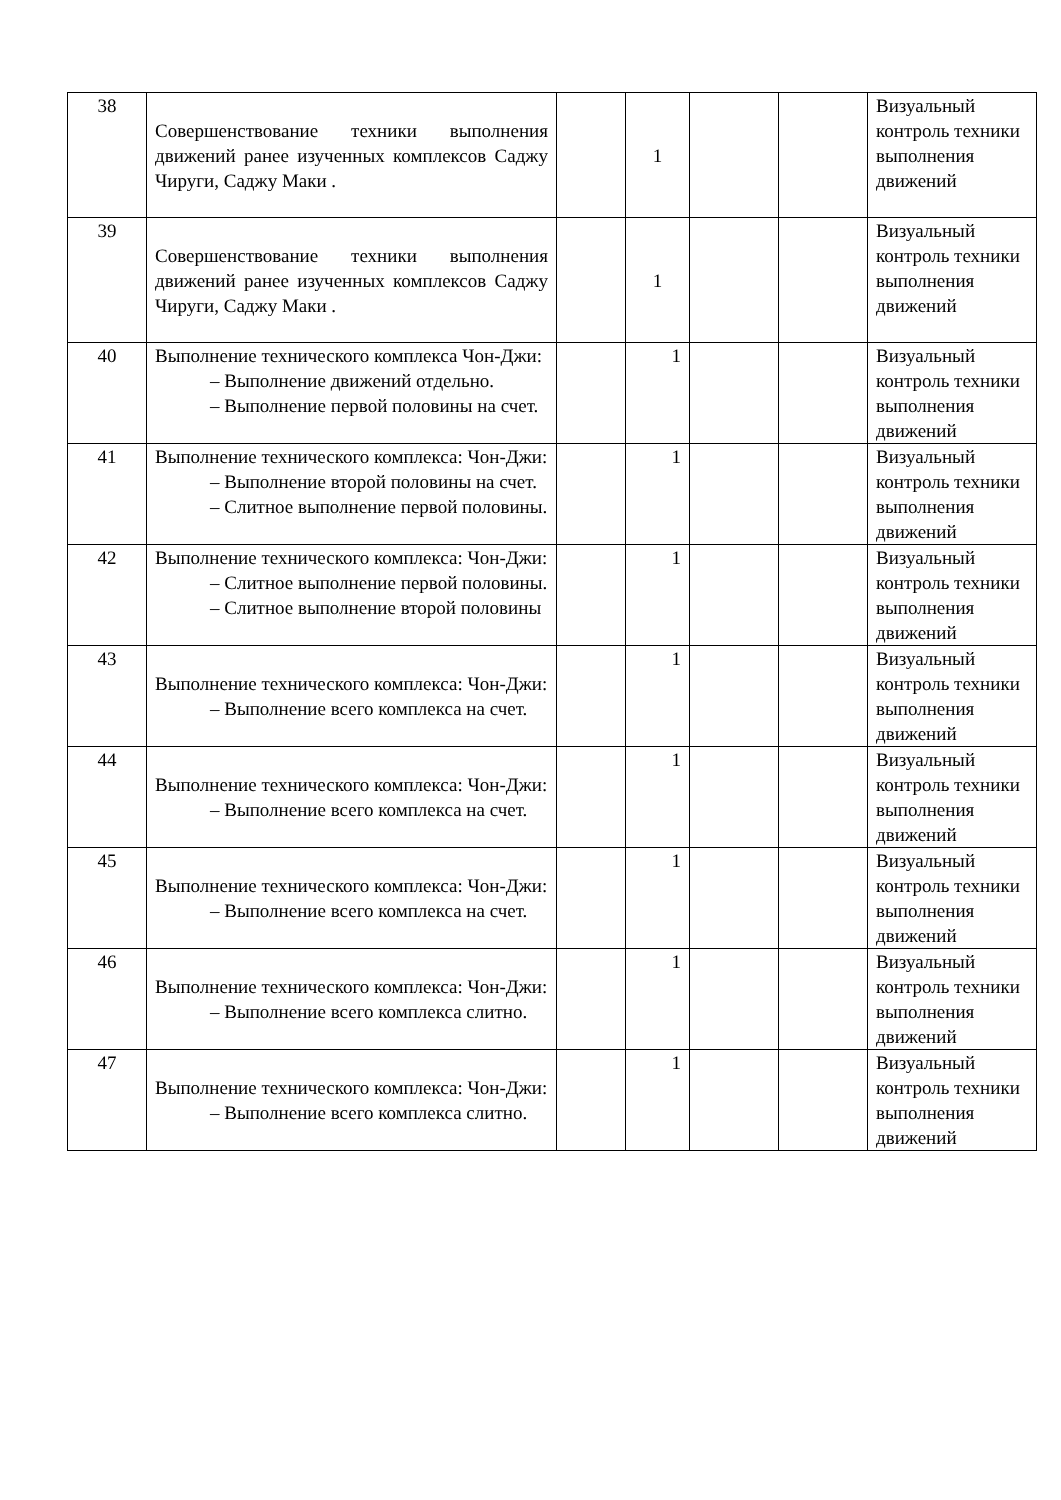| 38 | Совершенствование техники выполнения движений ранее изученных комплексов Саджу Чируги, Саджу Маки . | | 1 | | | Визуальный контроль техники выполнения движений |
| 39 | Совершенствование техники выполнения движений ранее изученных комплексов Саджу Чируги, Саджу Маки . | | 1 | | | Визуальный контроль техники выполнения движений |
| 40 | Выполнение технического комплекса Чон-Джи: – Выполнение движений отдельно. – Выполнение первой половины на счет. | | 1 | | | Визуальный контроль техники выполнения движений |
| 41 | Выполнение технического комплекса: Чон-Джи: – Выполнение второй половины на счет. – Слитное выполнение первой половины. | | 1 | | | Визуальный контроль техники выполнения движений |
| 42 | Выполнение технического комплекса: Чон-Джи: – Слитное выполнение первой половины. – Слитное выполнение второй половины | | 1 | | | Визуальный контроль техники выполнения движений |
| 43 | Выполнение технического комплекса: Чон-Джи: – Выполнение всего комплекса на счет. | | 1 | | | Визуальный контроль техники выполнения движений |
| 44 | Выполнение технического комплекса: Чон-Джи: – Выполнение всего комплекса на счет. | | 1 | | | Визуальный контроль техники выполнения движений |
| 45 | Выполнение технического комплекса: Чон-Джи: – Выполнение всего комплекса на счет. | | 1 | | | Визуальный контроль техники выполнения движений |
| 46 | Выполнение технического комплекса: Чон-Джи: – Выполнение всего комплекса слитно. | | 1 | | | Визуальный контроль техники выполнения движений |
| 47 | Выполнение технического комплекса: Чон-Джи: – Выполнение всего комплекса слитно. | | 1 | | | Визуальный контроль техники выполнения движений |